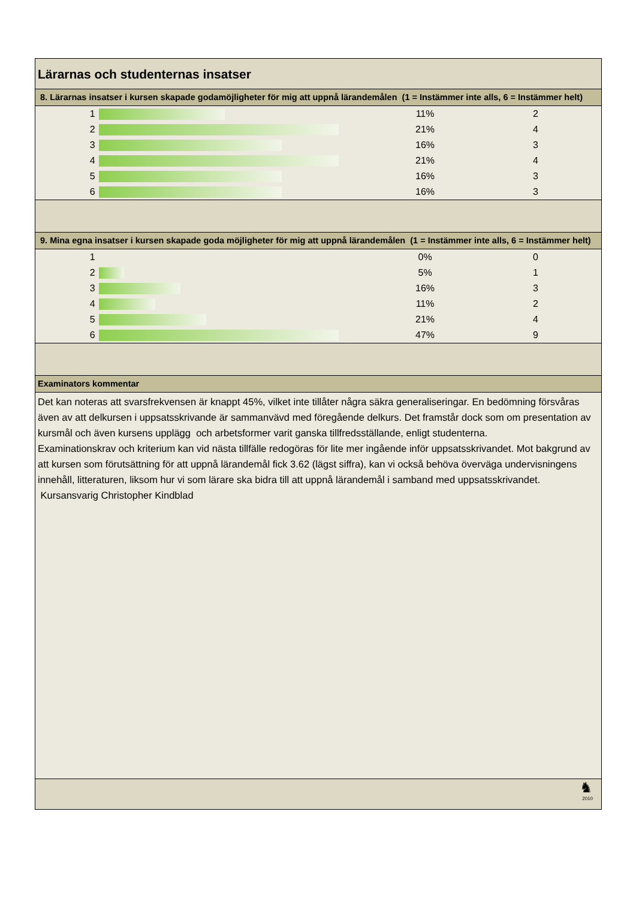Lärarnas och studenternas insatser
8. Lärarnas insatser i kursen skapade godamöjligheter för mig att uppnå lärandemålen (1 = Instämmer inte alls, 6 = Instämmer helt)
| 1 | | 11% | 2 |
| 2 | | 21% | 4 |
| 3 | | 16% | 3 |
| 4 | | 21% | 4 |
| 5 | | 16% | 3 |
| 6 | | 16% | 3 |
9. Mina egna insatser i kursen skapade goda möjligheter för mig att uppnå lärandemålen (1 = Instämmer inte alls, 6 = Instämmer helt)
| 1 | | 0% | 0 |
| 2 | | 5% | 1 |
| 3 | | 16% | 3 |
| 4 | | 11% | 2 |
| 5 | | 21% | 4 |
| 6 | | 47% | 9 |
Examinators kommentar
Det kan noteras att svarsfrekvensen är knappt 45%, vilket inte tillåter några säkra generaliseringar. En bedömning försvåras även av att delkursen i uppsatsskrivande är sammanvävd med föregående delkurs. Det framstår dock som om presentation av kursmål och även kursens upplägg och arbetsformer varit ganska tillfredsställande, enligt studenterna.
Examinationskrav och kriterium kan vid nästa tillfälle redogöras för lite mer ingående inför uppsatsskrivandet. Mot bakgrund av att kursen som förutsättning för att uppnå lärandemål fick 3.62 (lägst siffra), kan vi också behöva överväga undervisningens innehåll, litteraturen, liksom hur vi som lärare ska bidra till att uppnå lärandemål i samband med uppsatsskrivandet. Kursansvarig Christopher Kindblad
♞
2010